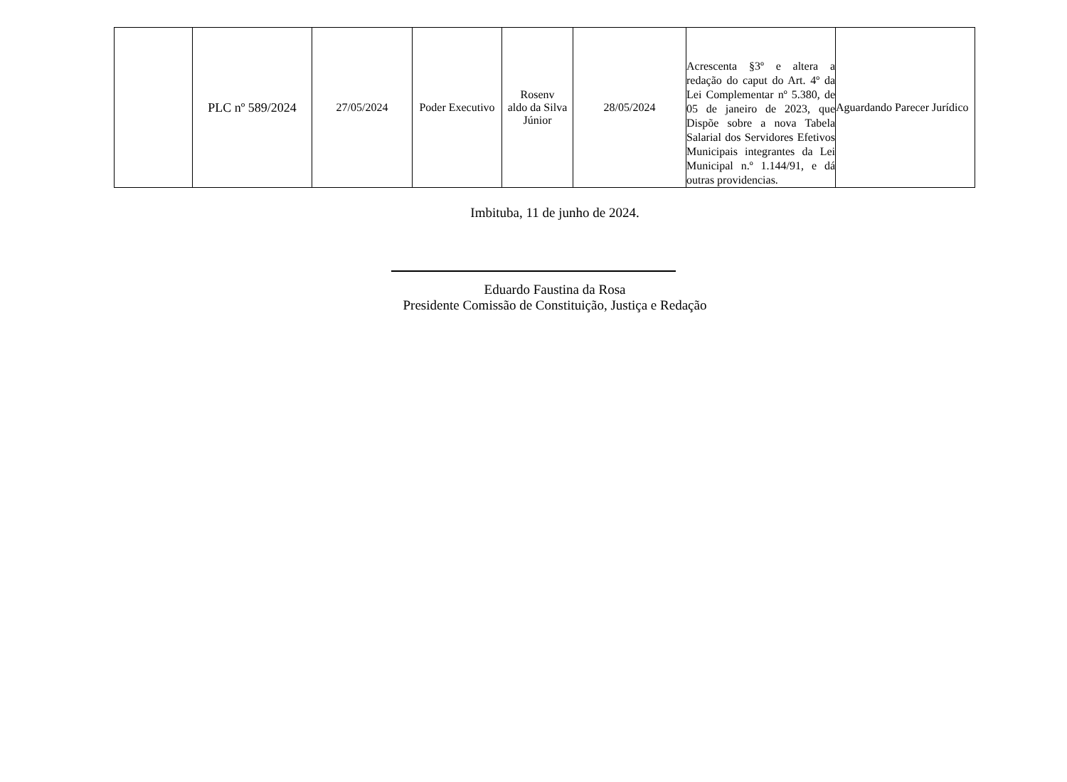| | PLC nº 589/2024 | 27/05/2024 | Poder Executivo | Rosenv aldo da Silva Júnior | 28/05/2024 | Acrescenta §3º e altera a redação do caput do Art. 4º da Lei Complementar nº 5.380, de 05 de janeiro de 2023, que Dispõe sobre a nova Tabela Salarial dos Servidores Efetivos Municipais integrantes da Lei Municipal n.º 1.144/91, e dá outras providencias. | Aguardando Parecer Jurídico |
Imbituba, 11 de junho de 2024.
Eduardo Faustina da Rosa
Presidente Comissão de Constituição, Justiça e Redação